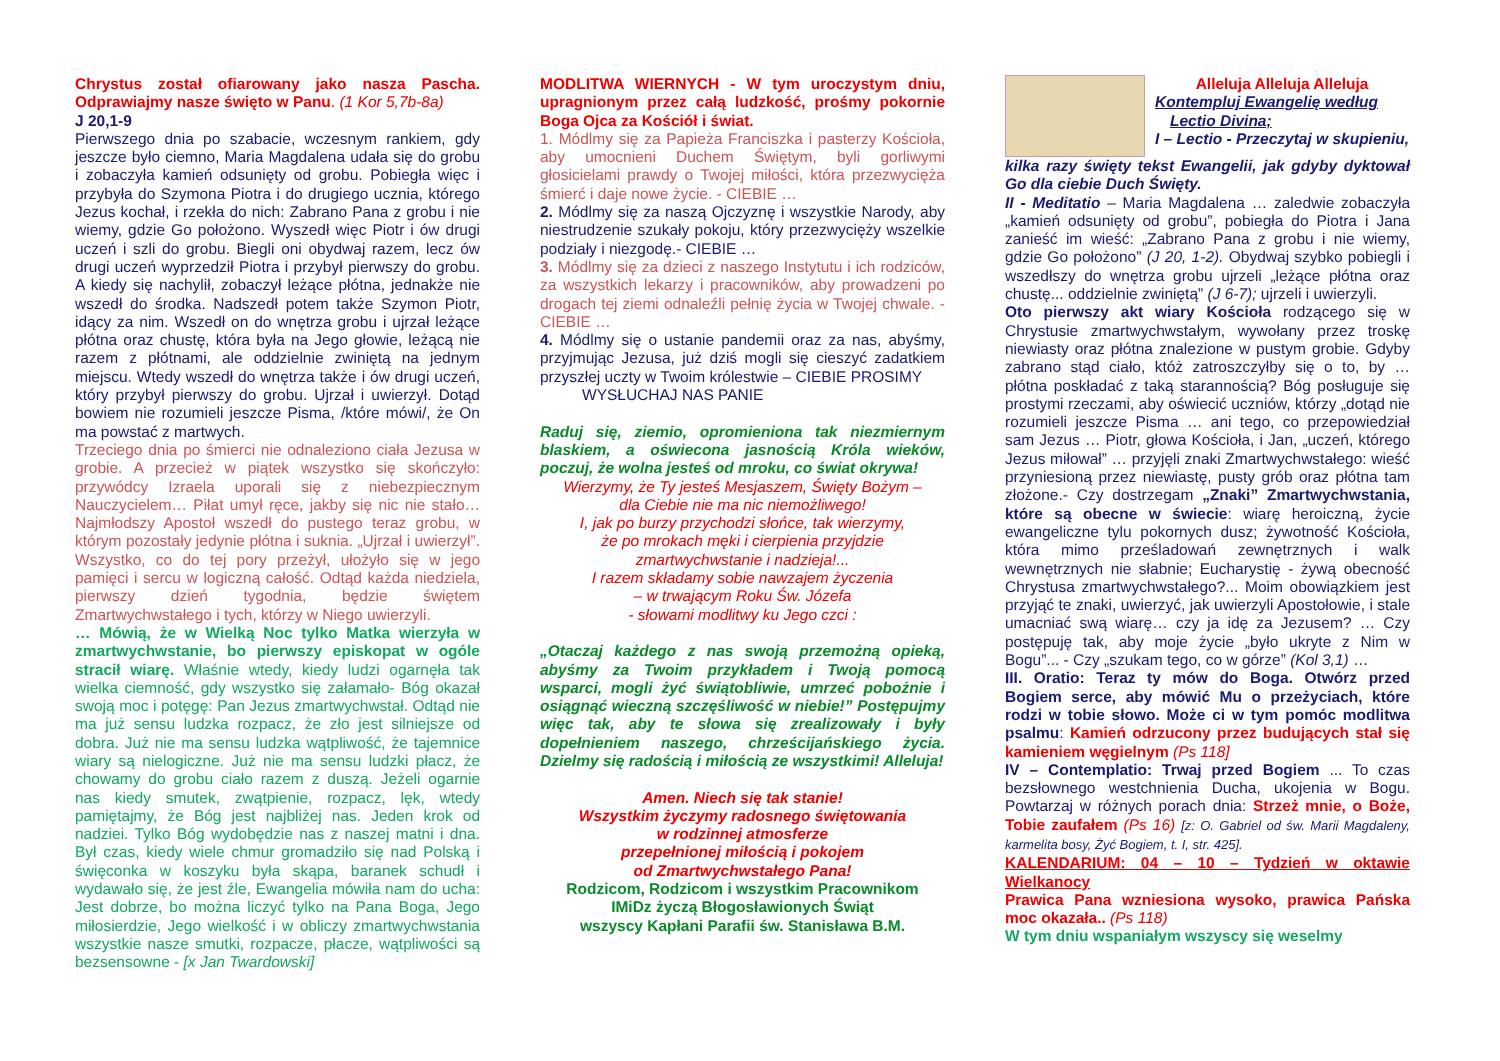Chrystus został ofiarowany jako nasza Pascha. Odprawiajmy nasze święto w Panu. (1 Kor 5,7b-8a)
J 20,1-9
Pierwszego dnia po szabacie, wczesnym rankiem, gdy jeszcze było ciemno, Maria Magdalena udała się do grobu i zobaczyła kamień odsunięty od grobu. Pobiegła więc i przybyła do Szymona Piotra i do drugiego ucznia, którego Jezus kochał, i rzekła do nich: Zabrano Pana z grobu i nie wiemy, gdzie Go położono. Wyszedł więc Piotr i ów drugi uczeń i szli do grobu. Biegli oni obydwaj razem, lecz ów drugi uczeń wyprzedził Piotra i przybył pierwszy do grobu. A kiedy się nachylił, zobaczył leżące płótna, jednakże nie wszedł do środka. Nadszedł potem także Szymon Piotr, idący za nim. Wszedł on do wnętrza grobu i ujrzał leżące płótna oraz chustę, która była na Jego głowie, leżącą nie razem z płótnami, ale oddzielnie zwiniętą na jednym miejscu. Wtedy wszedł do wnętrza także i ów drugi uczeń, który przybył pierwszy do grobu. Ujrzał i uwierzył. Dotąd bowiem nie rozumieli jeszcze Pisma, /które mówi/, że On ma powstać z martwych.
Trzeciego dnia po śmierci nie odnaleziono ciała Jezusa w grobie. A przecież w piątek wszystko się skończyło: przywódcy Izraela uporali się z niebezpiecznym Nauczycielem… Piłat umył ręce, jakby się nic nie stało… Najmłodszy Apostoł wszedł do pustego teraz grobu, w którym pozostały jedynie płótna i suknia. „Ujrzał i uwierzył”. Wszystko, co do tej pory przeżył, ułożyło się w jego pamięci i sercu w logiczną całość. Odtąd każda niedziela, pierwszy dzień tygodnia, będzie świętem Zmartwychwstałego i tych, którzy w Niego uwierzyli.
… Mówią, że w Wielką Noc tylko Matka wierzyła w zmartwychwstanie, bo pierwszy episkopat w ogóle stracił wiarę. Właśnie wtedy, kiedy ludzi ogarnęła tak wielka ciemność, gdy wszystko się załamało- Bóg okazał swoją moc i potęgę: Pan Jezus zmartwychwstał. Odtąd nie ma już sensu ludzka rozpacz, że zło jest silniejsze od dobra. Już nie ma sensu ludzka wątpliwość, że tajemnice wiary są nielogiczne. Już nie ma sensu ludzki płacz, że chowamy do grobu ciało razem z duszą. Jeżeli ogarnie nas kiedy smutek, zwątpienie, rozpacz, lęk, wtedy pamiętajmy, że Bóg jest najbliżej nas. Jeden krok od nadziei. Tylko Bóg wydobędzie nas z naszej matni i dna. Był czas, kiedy wiele chmur gromadziło się nad Polską i święconka w koszyku była skąpa, baranek schudł i wydawało się, że jest źle, Ewangelia mówiła nam do ucha: Jest dobrze, bo można liczyć tylko na Pana Boga, Jego miłosierdzie, Jego wielkość i w obliczy zmartwychwstania wszystkie nasze smutki, rozpacze, płacze, wątpliwości są bezsensowne - [x Jan Twardowski]
MODLITWA WIERNYCH - W tym uroczystym dniu, upragnionym przez całą ludzkość, prośmy pokornie Boga Ojca za Kościół i świat.
1. Módlmy się za Papieża Franciszka i pasterzy Kościoła, aby umocnieni Duchem Świętym, byli gorliwymi głosicielami prawdy o Twojej miłości, która przezwycięża śmierć i daje nowe życie. - CIEBIE …
2. Módlmy się za naszą Ojczyznę i wszystkie Narody, aby niestrudzenie szukały pokoju, który przezwycięży wszelkie podziały i niezgodę.- CIEBIE …
3. Módlmy się za dzieci z naszego Instytutu i ich rodziców, za wszystkich lekarzy i pracowników, aby prowadzeni po drogach tej ziemi odnaleźli pełnię życia w Twojej chwale. - CIEBIE …
4. Módlmy się o ustanie pandemii oraz za nas, abyśmy, przyjmując Jezusa, już dziś mogli się cieszyć zadatkiem przyszłej uczty w Twoim królestwie – CIEBIE PROSIMY
WYSŁUCHAJ NAS PANIE
Raduj się, ziemio, opromieniona tak niezmiernym blaskiem, a oświecona jasnością Króla wieków, poczuj, że wolna jesteś od mroku, co świat okrywa!
Wierzymy, że Ty jesteś Mesjaszem, Święty Bożym –
dla Ciebie nie ma nic niemożliwego!
I, jak po burzy przychodzi słońce, tak wierzymy,
że po mrokach męki i cierpienia przyjdzie
zmartwychwstanie i nadzieja!...
I razem składamy sobie nawzajem życzenia
– w trwającym Roku Św. Józefa
- słowami modlitwy ku Jego czci :
„Otaczaj każdego z nas swoją przemożną opieką, abyśmy za Twoim przykładem i Twoją pomocą wsparci, mogli żyć świątobliwie, umrzeć pobożnie i osiągnąć wieczną szczęśliwość w niebie!” Postępujmy więc tak, aby te słowa się zrealizowały i były dopełnieniem naszego, chrześcijańskiego życia. Dzielmy się radością i miłością ze wszystkimi! Alleluja!
Amen. Niech się tak stanie!
Wszystkim życzymy radosnego świętowania
w rodzinnej atmosferze
przepełnionej miłością i pokojem
od Zmartwychwstałego Pana!
Rodzicom, Rodzicom i wszystkim Pracownikom
IMiDz życzą Błogosławionych Świąt
wszyscy Kapłani Parafii św. Stanisława B.M.
Alleluja Alleluja Alleluja
Kontempluj Ewangelię według
Lectio Divina;
I – Lectio - Przeczytaj w skupieniu,
kilka razy święty tekst Ewangelii, jak gdyby dyktował Go dla ciebie Duch Święty.
II - Meditatio – Maria Magdalena … zaledwie zobaczyła „kamień odsunięty od grobu”, pobiegła do Piotra i Jana zanieść im wieść: „Zabrano Pana z grobu i nie wiemy, gdzie Go położono” (J 20, 1-2). Obydwaj szybko pobiegli i wszedłszy do wnętrza grobu ujrzeli „leżące płótna oraz chustę... oddzielnie zwiniętą” (J 6-7); ujrzeli i uwierzyli.
Oto pierwszy akt wiary Kościoła rodzącego się w Chrystusie zmartwychwstałym, wywołany przez troskę niewiasty oraz płótna znalezione w pustym grobie. Gdyby zabrano stąd ciało, któż zatroszczyłby się o to, by … płótna poskładać z taką starannością? Bóg posługuje się prostymi rzeczami, aby oświecić uczniów, którzy „dotąd nie rozumieli jeszcze Pisma … ani tego, co przepowiedział sam Jezus … Piotr, głowa Kościoła, i Jan, „uczeń, którego Jezus miłował” … przyjęli znaki Zmartwychwstałego: wieść przyniesioną przez niewiastę, pusty grób oraz płótna tam złożone.- Czy dostrzegam „Znaki” Zmartwychwstania, które są obecne w świecie: wiarę heroiczną, życie ewangeliczne tylu pokornych dusz; żywotność Kościoła, która mimo prześladowań zewnętrznych i walk wewnętrznych nie słabnie; Eucharystię - żywą obecność Chrystusa zmartwychwstałego?... Moim obowiązkiem jest przyjąć te znaki, uwierzyć, jak uwierzyli Apostołowie, i stale umacniać swą wiarę… czy ja idę za Jezusem? … Czy postępuję tak, aby moje życie „było ukryte z Nim w Bogu”... - Czy „szukam tego, co w górze” (Kol 3,1) …
III. Oratio: Teraz ty mów do Boga. Otwórz przed Bogiem serce, aby mówić Mu o przeżyciach, które rodzi w tobie słowo. Może ci w tym pomóc modlitwa psalmu: Kamień odrzucony przez budujących stał się kamieniem węgielnym (Ps 118]
IV – Contemplatio: Trwaj przed Bogiem ... To czas bezsłownego westchnienia Ducha, ukojenia w Bogu. Powtarzaj w różnych porach dnia: Strzeż mnie, o Boże, Tobie zaufałem (Ps 16) [z: O. Gabriel od św. Marii Magdaleny, karmelita bosy, Żyć Bogiem, t. I, str. 425].
KALENDARIUM: 04 – 10 – Tydzień w oktawie Wielkanocy
Prawica Pana wzniesiona wysoko, prawica Pańska moc okazała.. (Ps 118)
W tym dniu wspaniałym wszyscy się weselmy